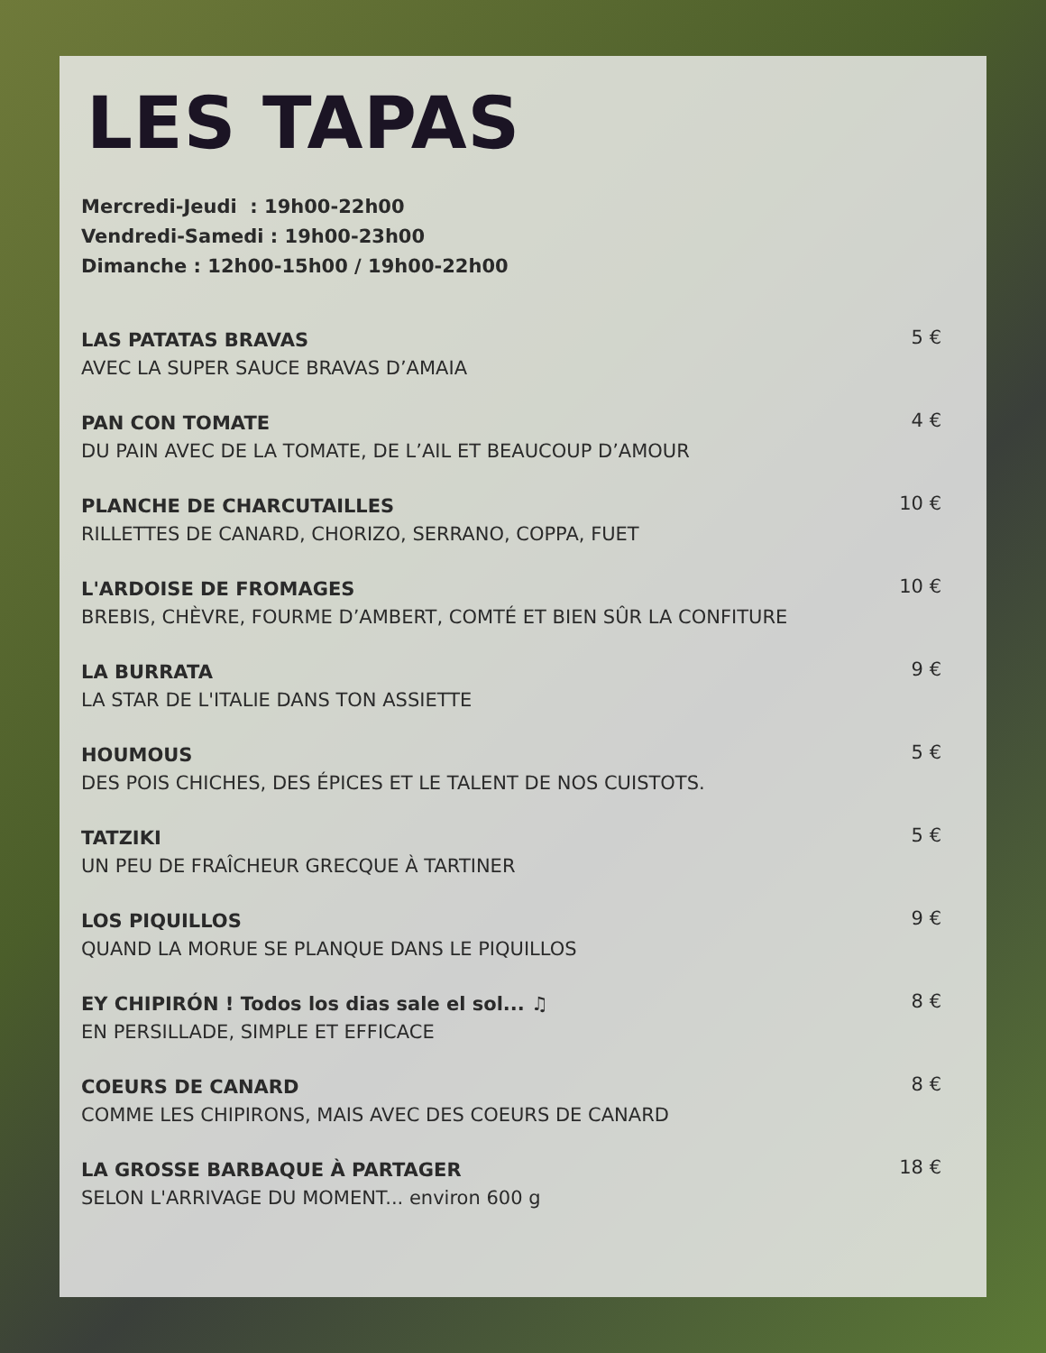LES TAPAS
Mercredi-Jeudi : 19h00-22h00
Vendredi-Samedi : 19h00-23h00
Dimanche : 12h00-15h00 / 19h00-22h00
LAS PATATAS BRAVAS
AVEC LA SUPER SAUCE BRAVAS D’AMAIA
5 €
PAN CON TOMATE
DU PAIN AVEC DE LA TOMATE, DE L’AIL ET BEAUCOUP D’AMOUR
4 €
PLANCHE DE CHARCUTAILLES
RILLETTES DE CANARD, CHORIZO, SERRANO, COPPA, FUET
10 €
L'ARDOISE DE FROMAGES
BREBIS, CHÈVRE, FOURME D’AMBERT, COMTÉ ET BIEN SÛR LA CONFITURE
10 €
LA BURRATA
LA STAR DE L'ITALIE DANS TON ASSIETTE
9 €
HOUMOUS
DES POIS CHICHES, DES ÉPICES ET LE TALENT DE NOS CUISTOTS.
5 €
TATZIKI
UN PEU DE FRAÎCHEUR GRECQUE À TARTINER
5 €
LOS PIQUILLOS
QUAND LA MORUE SE PLANQUE DANS LE PIQUILLOS
9 €
EY CHIPIRÓN ! Todos los dias sale el sol... ♫
EN PERSILLADE, SIMPLE ET EFFICACE
8 €
COEURS DE CANARD
COMME LES CHIPIRONS, MAIS AVEC DES COEURS DE CANARD
8 €
LA GROSSE BARBAQUE À PARTAGER
SELON L'ARRIVAGE DU MOMENT... environ 600 g
18 €